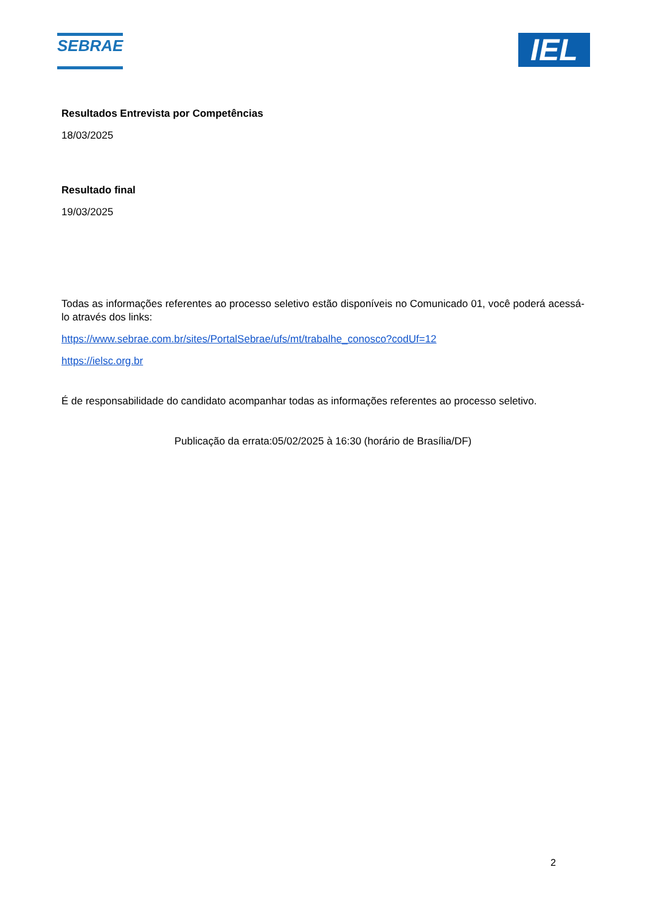SEBRAE
IEL
Resultados Entrevista por Competências
18/03/2025
Resultado final
19/03/2025
Todas as informações referentes ao processo seletivo estão disponíveis no Comunicado 01, você poderá acessá-lo através dos links:
https://www.sebrae.com.br/sites/PortalSebrae/ufs/mt/trabalhe_conosco?codUf=12
https://ielsc.org.br
É de responsabilidade do candidato acompanhar todas as informações referentes ao processo seletivo.
Publicação da errata:05/02/2025 à 16:30 (horário de Brasília/DF)
2